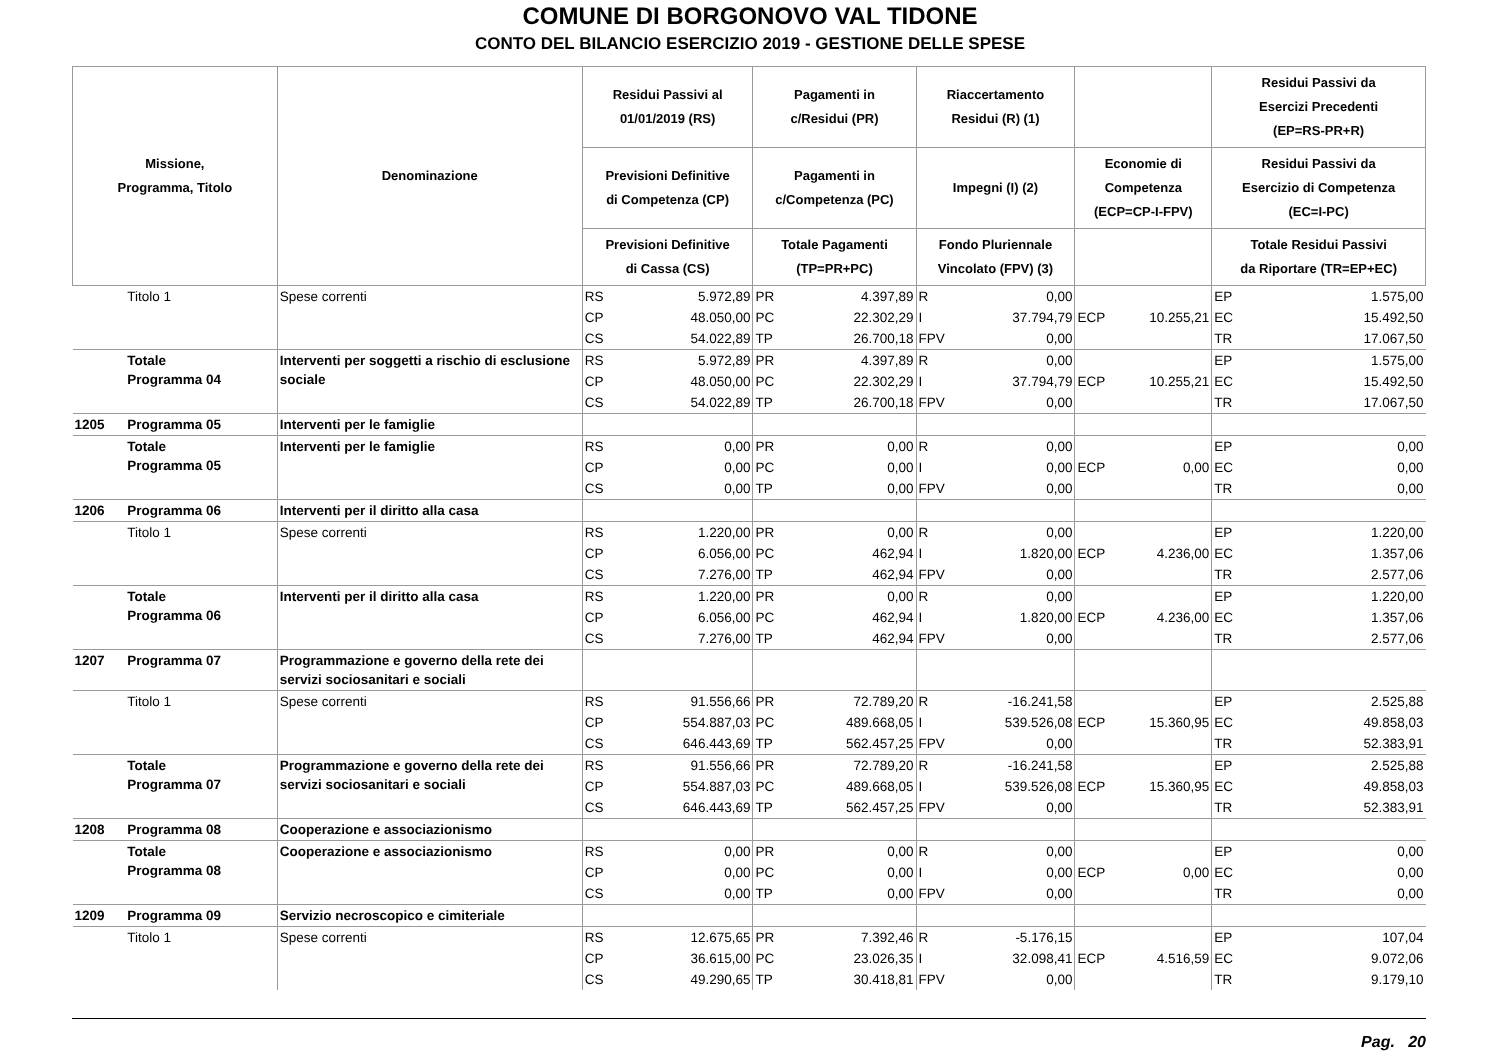COMUNE DI BORGONOVO VAL TIDONE
CONTO DEL BILANCIO ESERCIZIO 2019 - GESTIONE DELLE SPESE
| Missione, Programma, Titolo | | Denominazione | Residui Passivi al 01/01/2019 (RS) | | Pagamenti in c/Residui (PR) | | Riaccertamento Residui (R) (1) | | | | Residui Passivi da Esercizi Precedenti (EP=RS-PR+R) | |
| --- | --- | --- | --- | --- | --- | --- | --- | --- | --- | --- | --- | --- |
| | | | Previsioni Definitive di Competenza (CP) | | Pagamenti in c/Competenza (PC) | | Impegni (I) (2) | | Economie di Competenza (ECP=CP-I-FPV) | | Residui Passivi da Esercizio di Competenza (EC=I-PC) | |
| | | | Previsioni Definitive di Cassa (CS) | | Totale Pagamenti (TP=PR+PC) | | Fondo Pluriennale Vincolato (FPV) (3) | | | | Totale Residui Passivi da Riportare (TR=EP+EC) | |
| | Titolo 1 | Spese correnti | RS | 5.972,89 | PR | 4.397,89 | R | 0,00 | | | EP | 1.575,00 |
| | | | CP | 48.050,00 | PC | 22.302,29 | I | 37.794,79 | ECP | 10.255,21 | EC | 15.492,50 |
| | | | CS | 54.022,89 | TP | 26.700,18 | FPV | 0,00 | | | TR | 17.067,50 |
| | Totale Programma 04 | Interventi per soggetti a rischio di esclusione sociale | RS | 5.972,89 | PR | 4.397,89 | R | 0,00 | | | EP | 1.575,00 |
| | | | CP | 48.050,00 | PC | 22.302,29 | I | 37.794,79 | ECP | 10.255,21 | EC | 15.492,50 |
| | | | CS | 54.022,89 | TP | 26.700,18 | FPV | 0,00 | | | TR | 17.067,50 |
| 1205 | Programma 05 | Interventi per le famiglie | | | | | | | | | | |
| | Totale Programma 05 | Interventi per le famiglie | RS | 0,00 | PR | 0,00 | R | 0,00 | | | EP | 0,00 |
| | | | CP | 0,00 | PC | 0,00 | I | 0,00 | ECP | 0,00 | EC | 0,00 |
| | | | CS | 0,00 | TP | 0,00 | FPV | 0,00 | | | TR | 0,00 |
| 1206 | Programma 06 | Interventi per il diritto alla casa | | | | | | | | | | |
| | Titolo 1 | Spese correnti | RS | 1.220,00 | PR | 0,00 | R | 0,00 | | | EP | 1.220,00 |
| | | | CP | 6.056,00 | PC | 462,94 | I | 1.820,00 | ECP | 4.236,00 | EC | 1.357,06 |
| | | | CS | 7.276,00 | TP | 462,94 | FPV | 0,00 | | | TR | 2.577,06 |
| | Totale Programma 06 | Interventi per il diritto alla casa | RS | 1.220,00 | PR | 0,00 | R | 0,00 | | | EP | 1.220,00 |
| | | | CP | 6.056,00 | PC | 462,94 | I | 1.820,00 | ECP | 4.236,00 | EC | 1.357,06 |
| | | | CS | 7.276,00 | TP | 462,94 | FPV | 0,00 | | | TR | 2.577,06 |
| 1207 | Programma 07 | Programmazione e governo della rete dei servizi sociosanitari e sociali | | | | | | | | | | |
| | Titolo 1 | Spese correnti | RS | 91.556,66 | PR | 72.789,20 | R | -16.241,58 | | | EP | 2.525,88 |
| | | | CP | 554.887,03 | PC | 489.668,05 | I | 539.526,08 | ECP | 15.360,95 | EC | 49.858,03 |
| | | | CS | 646.443,69 | TP | 562.457,25 | FPV | 0,00 | | | TR | 52.383,91 |
| | Totale Programma 07 | Programmazione e governo della rete dei servizi sociosanitari e sociali | RS | 91.556,66 | PR | 72.789,20 | R | -16.241,58 | | | EP | 2.525,88 |
| | | | CP | 554.887,03 | PC | 489.668,05 | I | 539.526,08 | ECP | 15.360,95 | EC | 49.858,03 |
| | | | CS | 646.443,69 | TP | 562.457,25 | FPV | 0,00 | | | TR | 52.383,91 |
| 1208 | Programma 08 | Cooperazione e associazionismo | | | | | | | | | | |
| | Totale Programma 08 | Cooperazione e associazionismo | RS | 0,00 | PR | 0,00 | R | 0,00 | | | EP | 0,00 |
| | | | CP | 0,00 | PC | 0,00 | I | 0,00 | ECP | 0,00 | EC | 0,00 |
| | | | CS | 0,00 | TP | 0,00 | FPV | 0,00 | | | TR | 0,00 |
| 1209 | Programma 09 | Servizio necroscopico e cimiteriale | | | | | | | | | | |
| | Titolo 1 | Spese correnti | RS | 12.675,65 | PR | 7.392,46 | R | -5.176,15 | | | EP | 107,04 |
| | | | CP | 36.615,00 | PC | 23.026,35 | I | 32.098,41 | ECP | 4.516,59 | EC | 9.072,06 |
| | | | CS | 49.290,65 | TP | 30.418,81 | FPV | 0,00 | | | TR | 9.179,10 |
Pag. 20